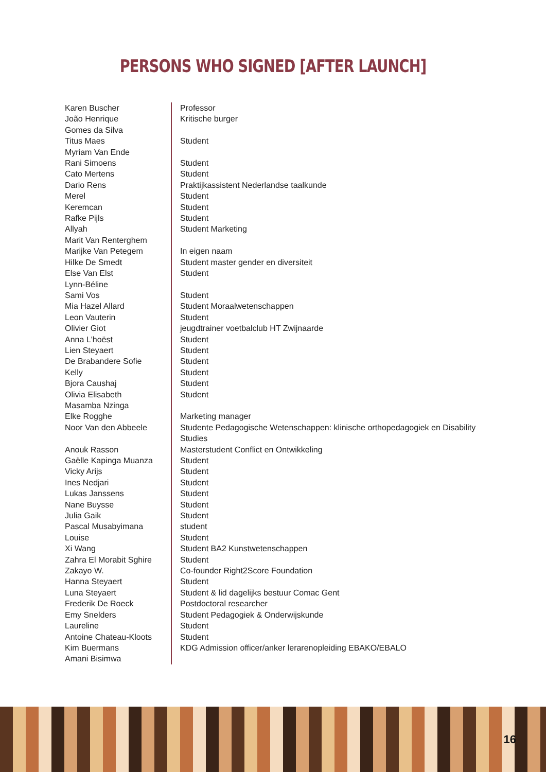PERSONS WHO SIGNED [AFTER LAUNCH]
| Karen Buscher | Professor |
| João Henrique Gomes da Silva | Kritische burger |
| Titus Maes | Student |
| Myriam Van Ende | |
| Rani Simoens | Student |
| Cato Mertens | Student |
| Dario Rens | Praktijkassistent Nederlandse taalkunde |
| Merel | Student |
| Keremcan | Student |
| Rafke Pijls | Student |
| Allyah | Student Marketing |
| Marit Van Renterghem | |
| Marijke Van Petegem | In eigen naam |
| Hilke De Smedt | Student master gender en diversiteit |
| Else Van Elst | Student |
| Lynn-Béline | |
| Sami Vos | Student |
| Mia Hazel Allard | Student Moraalwetenschappen |
| Leon Vauterin | Student |
| Olivier Giot | jeugdtrainer voetbalclub HT Zwijnaarde |
| Anna L'hoëst | Student |
| Lien Steyaert | Student |
| De Brabandere Sofie | Student |
| Kelly | Student |
| Bjora Caushaj | Student |
| Olivia Elisabeth | Student |
| Masamba Nzinga | |
| Elke Rogghe | Marketing manager |
| Noor Van den Abbeele | Studente Pedagogische Wetenschappen: klinische orthopedagogiek en Disability Studies |
| Anouk Rasson | Masterstudent Conflict en Ontwikkeling |
| Gaëlle Kapinga Muanza | Student |
| Vicky Arijs | Student |
| Ines Nedjari | Student |
| Lukas Janssens | Student |
| Nane Buysse | Student |
| Julia Gaik | Student |
| Pascal Musabyimana | student |
| Louise | Student |
| Xi Wang | Student BA2 Kunstwetenschappen |
| Zahra El Morabit Sghire | Student |
| Zakayo W. | Co-founder Right2Score Foundation |
| Hanna Steyaert | Student |
| Luna Steyaert | Student & lid dagelijks bestuur Comac Gent |
| Frederik De Roeck | Postdoctoral researcher |
| Emy Snelders | Student Pedagogiek & Onderwijskunde |
| Laureline | Student |
| Antoine Chateau-Kloots | Student |
| Kim Buermans | KDG Admission officer/anker lerarenopleiding EBAKO/EBALO |
| Amani Bisimwa | |
16